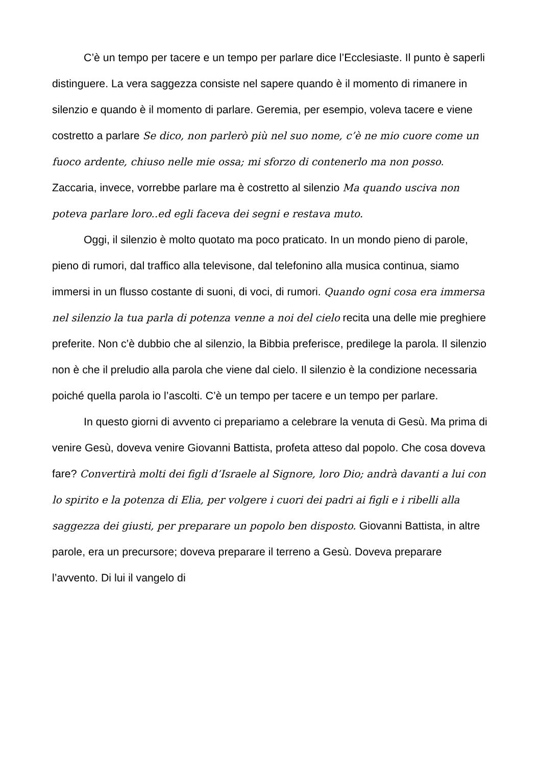C’è un tempo per tacere e un tempo per parlare dice l’Ecclesiaste. Il punto è saperli distinguere. La vera saggezza consiste nel sapere quando è il momento di rimanere in silenzio e quando è il momento di parlare. Geremia, per esempio, voleva tacere e viene costretto a parlare Se dico, non parlerò più nel suo nome, c’è ne mio cuore come un fuoco ardente, chiuso nelle mie ossa; mi sforzo di contenerlo ma non posso. Zaccaria, invece, vorrebbe parlare ma è costretto al silenzio Ma quando usciva non poteva parlare loro..ed egli faceva dei segni e restava muto.
Oggi, il silenzio è molto quotato ma poco praticato. In un mondo pieno di parole, pieno di rumori, dal traffico alla televisone, dal telefonino alla musica continua, siamo immersi in un flusso costante di suoni, di voci, di rumori. Quando ogni cosa era immersa nel silenzio la tua parla di potenza venne a noi del cielo recita una delle mie preghiere preferite. Non c’è dubbio che al silenzio, la Bibbia preferisce, predilege la parola. Il silenzio non è che il preludio alla parola che viene dal cielo. Il silenzio è la condizione necessaria poiché quella parola io l’ascolti. C’è un tempo per tacere e un tempo per parlare.
In questo giorni di avvento ci prepariamo a celebrare la venuta di Gesù. Ma prima di venire Gesù, doveva venire Giovanni Battista, profeta atteso dal popolo. Che cosa doveva fare? Convertirà molti dei figli d’Israele al Signore, loro Dio; andrà davanti a lui con lo spirito e la potenza di Elia, per volgere i cuori dei padri ai figli e i ribelli alla saggezza dei giusti, per preparare un popolo ben disposto. Giovanni Battista, in altre parole, era un precursore; doveva preparare il terreno a Gesù. Doveva preparare l’avvento. Di lui il vangelo di